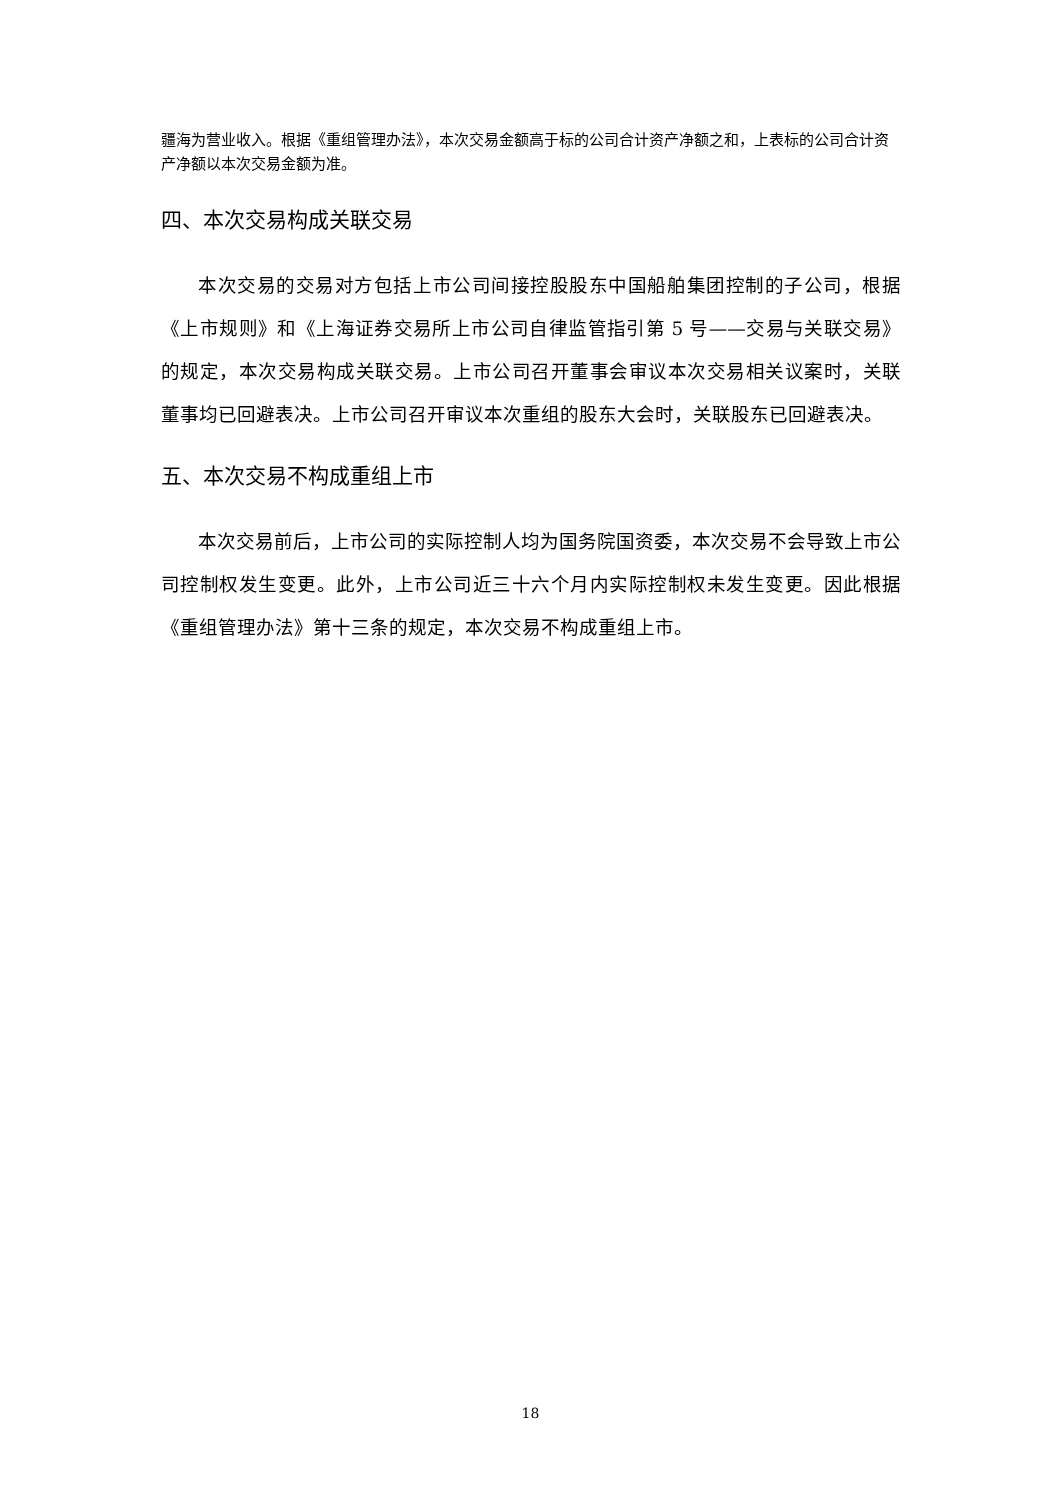疆海为营业收入。根据《重组管理办法》，本次交易金额高于标的公司合计资产净额之和，上表标的公司合计资产净额以本次交易金额为准。
四、本次交易构成关联交易
本次交易的交易对方包括上市公司间接控股股东中国船舶集团控制的子公司，根据《上市规则》和《上海证券交易所上市公司自律监管指引第 5 号——交易与关联交易》的规定，本次交易构成关联交易。上市公司召开董事会审议本次交易相关议案时，关联董事均已回避表决。上市公司召开审议本次重组的股东大会时，关联股东已回避表决。
五、本次交易不构成重组上市
本次交易前后，上市公司的实际控制人均为国务院国资委，本次交易不会导致上市公司控制权发生变更。此外，上市公司近三十六个月内实际控制权未发生变更。因此根据《重组管理办法》第十三条的规定，本次交易不构成重组上市。
18